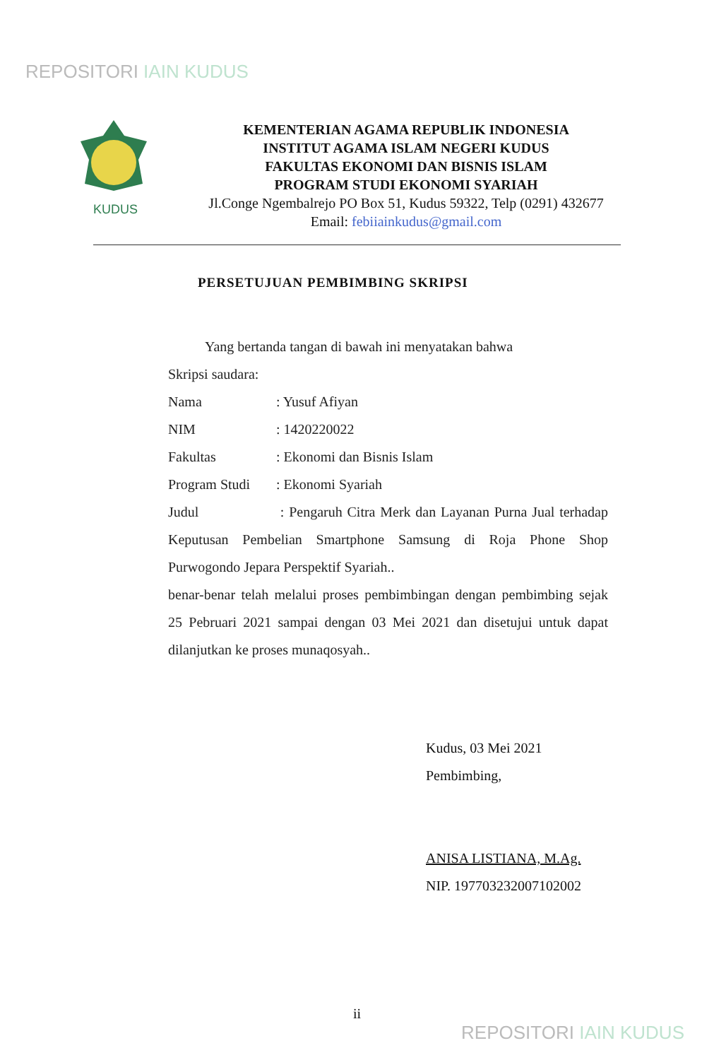REPOSITORI IAIN KUDUS
KUDUS
KEMENTERIAN AGAMA REPUBLIK INDONESIA
INSTITUT AGAMA ISLAM NEGERI KUDUS
FAKULTAS EKONOMI DAN BISNIS ISLAM
PROGRAM STUDI EKONOMI SYARIAH
Jl.Conge Ngembalrejo PO Box 51, Kudus 59322, Telp (0291) 432677
Email: febiiainkudus@gmail.com
PERSETUJUAN PEMBIMBING SKRIPSI
Yang bertanda tangan di bawah ini menyatakan bahwa
Skripsi saudara:
Nama: Yusuf Afiyan
NIM: 1420220022
Fakultas: Ekonomi dan Bisnis Islam
Program Studi: Ekonomi Syariah
Judul : Pengaruh Citra Merk dan Layanan Purna Jual terhadap Keputusan Pembelian Smartphone Samsung di Roja Phone Shop Purwogondo Jepara Perspektif Syariah..
benar-benar telah melalui proses pembimbingan dengan pembimbing sejak 25 Pebruari 2021 sampai dengan 03 Mei 2021 dan disetujui untuk dapat dilanjutkan ke proses munaqosyah..
Kudus, 03 Mei 2021
Pembimbing,
ANISA LISTIANA, M.Ag.
NIP. 197703232007102002
ii
REPOSITORI IAIN KUDUS